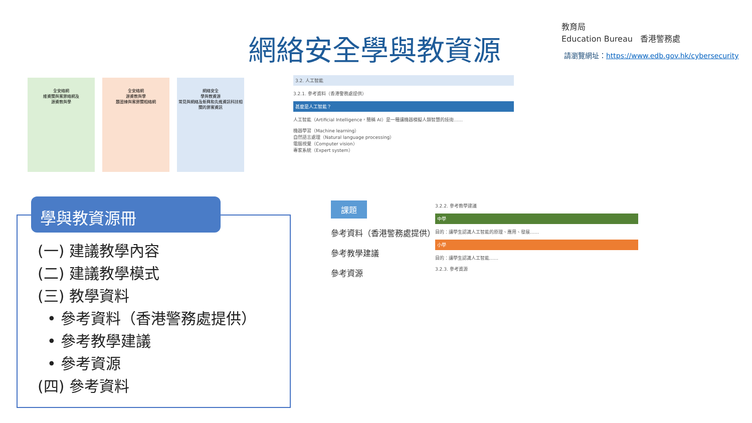網絡安全學與教資源
教育局
Education Bureau 香港警務處
請瀏覽網址：https://www.edb.gov.hk/cybersecurity
全安絡網
維資關與案罪絡網及
源資教與學
全安絡網
源資教與學
題習練與案罪關相絡網
網絡安全
學與教資源
常見與網絡及新興和先進資訊科技相關的罪案資訊
學與教資源冊
(一) 建議教學內容
(二) 建議教學模式
(三) 教學資料
• 參考資料（香港警務處提供）
• 參考教學建議
• 參考資源
(四) 參考資料
3.2. 人工智能
3.2.1. 參考資料（香港警務處提供）
甚麼是人工智能？
人工智能（Artificial Intelligence，簡稱 AI）是一種讓機器模擬人類智慧的技術……
機器學習（Machine learning）
自然語言處理（Natural language processing）
電腦視覺（Computer vision）
專家系統（Expert system）
課題
參考資料（香港警務處提供）
參考教學建議
參考資源
3.2.2. 參考教學建議
中學
目的：讓學生認識人工智能的原理、應用、發展……
小學
目的：讓學生認識人工智能……
3.2.3. 參考資源